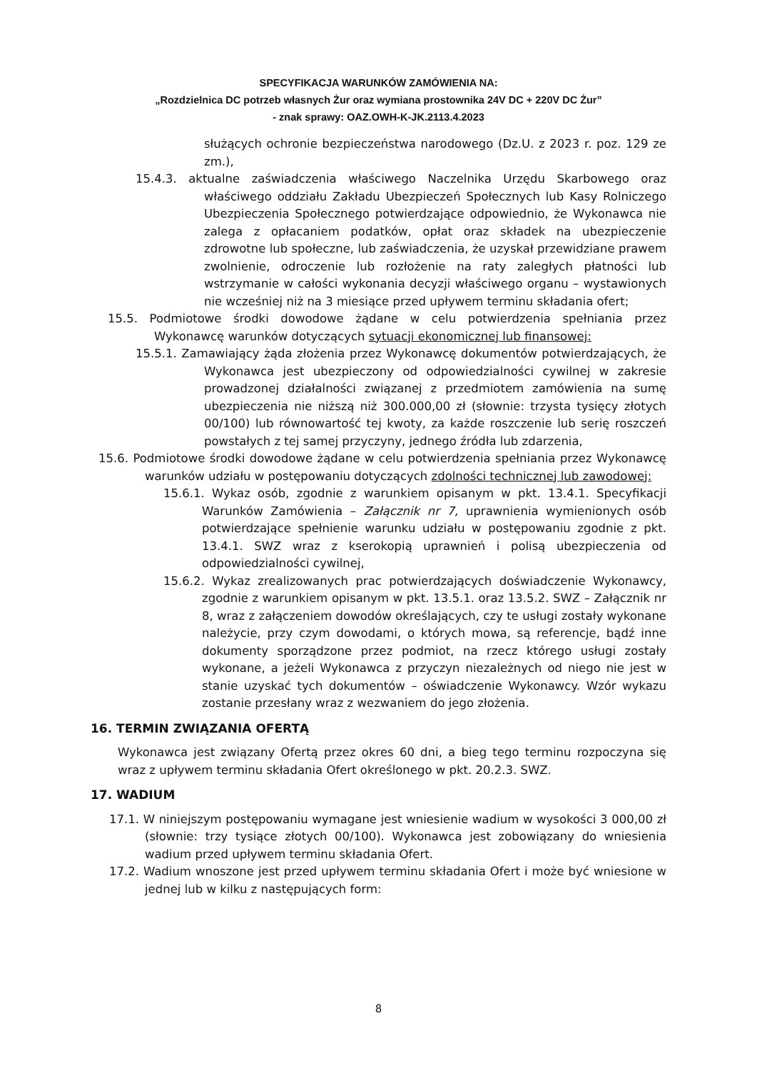SPECYFIKACJA WARUNKÓW ZAMÓWIENIA NA:
„Rozdzielnica DC potrzeb własnych Żur oraz wymiana prostownika 24V DC + 220V DC Żur”
- znak sprawy: OAZ.OWH-K-JK.2113.4.2023
służących ochronie bezpieczeństwa narodowego (Dz.U. z 2023 r. poz. 129 ze zm.),
15.4.3. aktualne zaświadczenia właściwego Naczelnika Urzędu Skarbowego oraz właściwego oddziału Zakładu Ubezpieczeń Społecznych lub Kasy Rolniczego Ubezpieczenia Społecznego potwierdzające odpowiednio, że Wykonawca nie zalega z opłacaniem podatków, opłat oraz składek na ubezpieczenie zdrowotne lub społeczne, lub zaświadczenia, że uzyskał przewidziane prawem zwolnienie, odroczenie lub rozłożenie na raty zaległych płatności lub wstrzymanie w całości wykonania decyzji właściwego organu – wystawionych nie wcześniej niż na 3 miesiące przed upływem terminu składania ofert;
15.5. Podmiotowe środki dowodowe żądane w celu potwierdzenia spełniania przez Wykonawcę warunków dotyczących sytuacji ekonomicznej lub finansowej:
15.5.1. Zamawiający żąda złożenia przez Wykonawcę dokumentów potwierdzających, że Wykonawca jest ubezpieczony od odpowiedzialności cywilnej w zakresie prowadzonej działalności związanej z przedmiotem zamówienia na sumę ubezpieczenia nie niższą niż 300.000,00 zł (słownie: trzysta tysięcy złotych 00/100) lub równowartość tej kwoty, za każde roszczenie lub serię roszczeń powstałych z tej samej przyczyny, jednego źródła lub zdarzenia,
15.6. Podmiotowe środki dowodowe żądane w celu potwierdzenia spełniania przez Wykonawcę warunków udziału w postępowaniu dotyczących zdolności technicznej lub zawodowej:
15.6.1. Wykaz osób, zgodnie z warunkiem opisanym w pkt. 13.4.1. Specyfikacji Warunków Zamówienia – Załącznik nr 7, uprawnienia wymienionych osób potwierdzające spełnienie warunku udziału w postępowaniu zgodnie z pkt. 13.4.1. SWZ wraz z kserokopią uprawnień i polisą ubezpieczenia od odpowiedzialności cywilnej,
15.6.2. Wykaz zrealizowanych prac potwierdzających doświadczenie Wykonawcy, zgodnie z warunkiem opisanym w pkt. 13.5.1. oraz 13.5.2. SWZ – Załącznik nr 8, wraz z załączeniem dowodów określających, czy te usługi zostały wykonane należycie, przy czym dowodami, o których mowa, są referencje, bądź inne dokumenty sporządzone przez podmiot, na rzecz którego usługi zostały wykonane, a jeżeli Wykonawca z przyczyn niezależnych od niego nie jest w stanie uzyskać tych dokumentów – oświadczenie Wykonawcy. Wzór wykazu zostanie przesłany wraz z wezwaniem do jego złożenia.
16. TERMIN ZWIĄZANIA OFERTĄ
Wykonawca jest związany Ofertą przez okres 60 dni, a bieg tego terminu rozpoczyna się wraz z upływem terminu składania Ofert określonego w pkt. 20.2.3. SWZ.
17. WADIUM
17.1. W niniejszym postępowaniu wymagane jest wniesienie wadium w wysokości 3 000,00 zł (słownie: trzy tysiące złotych 00/100). Wykonawca jest zobowiązany do wniesienia wadium przed upływem terminu składania Ofert.
17.2. Wadium wnoszone jest przed upływem terminu składania Ofert i może być wniesione w jednej lub w kilku z następujących form:
8